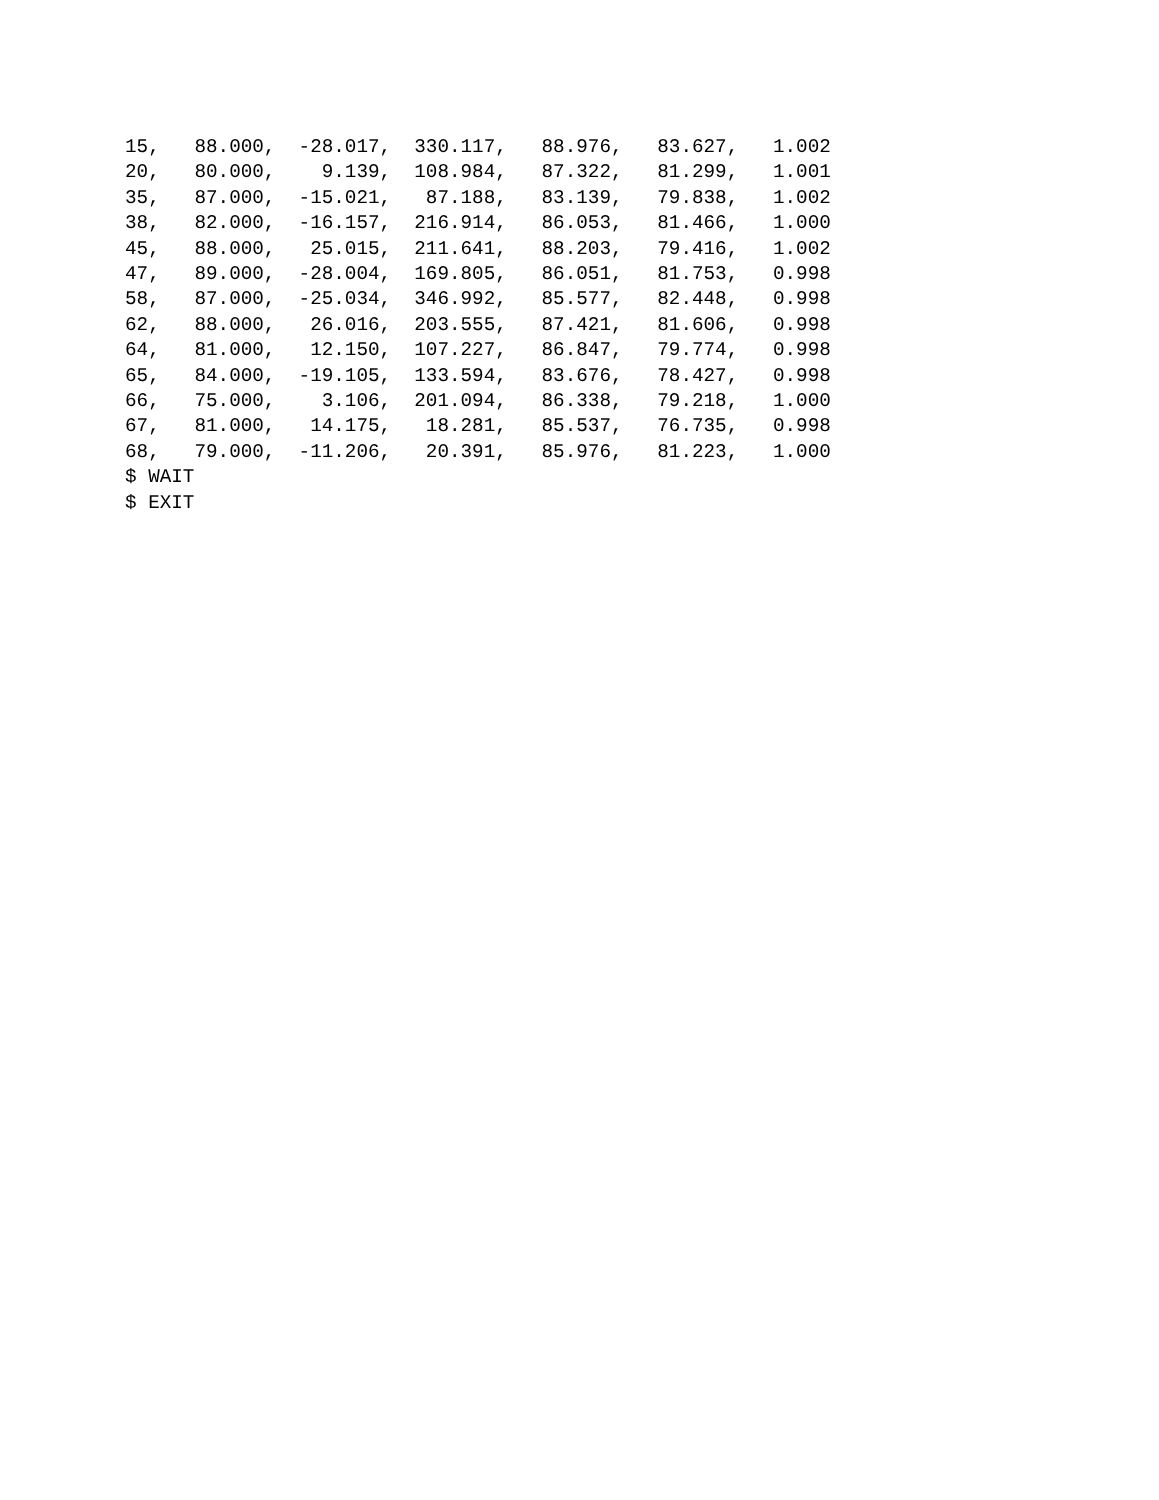15,   88.000,  -28.017,  330.117,   88.976,   83.627,   1.002
20,   80.000,    9.139,  108.984,   87.322,   81.299,   1.001
35,   87.000,  -15.021,   87.188,   83.139,   79.838,   1.002
38,   82.000,  -16.157,  216.914,   86.053,   81.466,   1.000
45,   88.000,   25.015,  211.641,   88.203,   79.416,   1.002
47,   89.000,  -28.004,  169.805,   86.051,   81.753,   0.998
58,   87.000,  -25.034,  346.992,   85.577,   82.448,   0.998
62,   88.000,   26.016,  203.555,   87.421,   81.606,   0.998
64,   81.000,   12.150,  107.227,   86.847,   79.774,   0.998
65,   84.000,  -19.105,  133.594,   83.676,   78.427,   0.998
66,   75.000,    3.106,  201.094,   86.338,   79.218,   1.000
67,   81.000,   14.175,   18.281,   85.537,   76.735,   0.998
68,   79.000,  -11.206,   20.391,   85.976,   81.223,   1.000
$ WAIT
$ EXIT